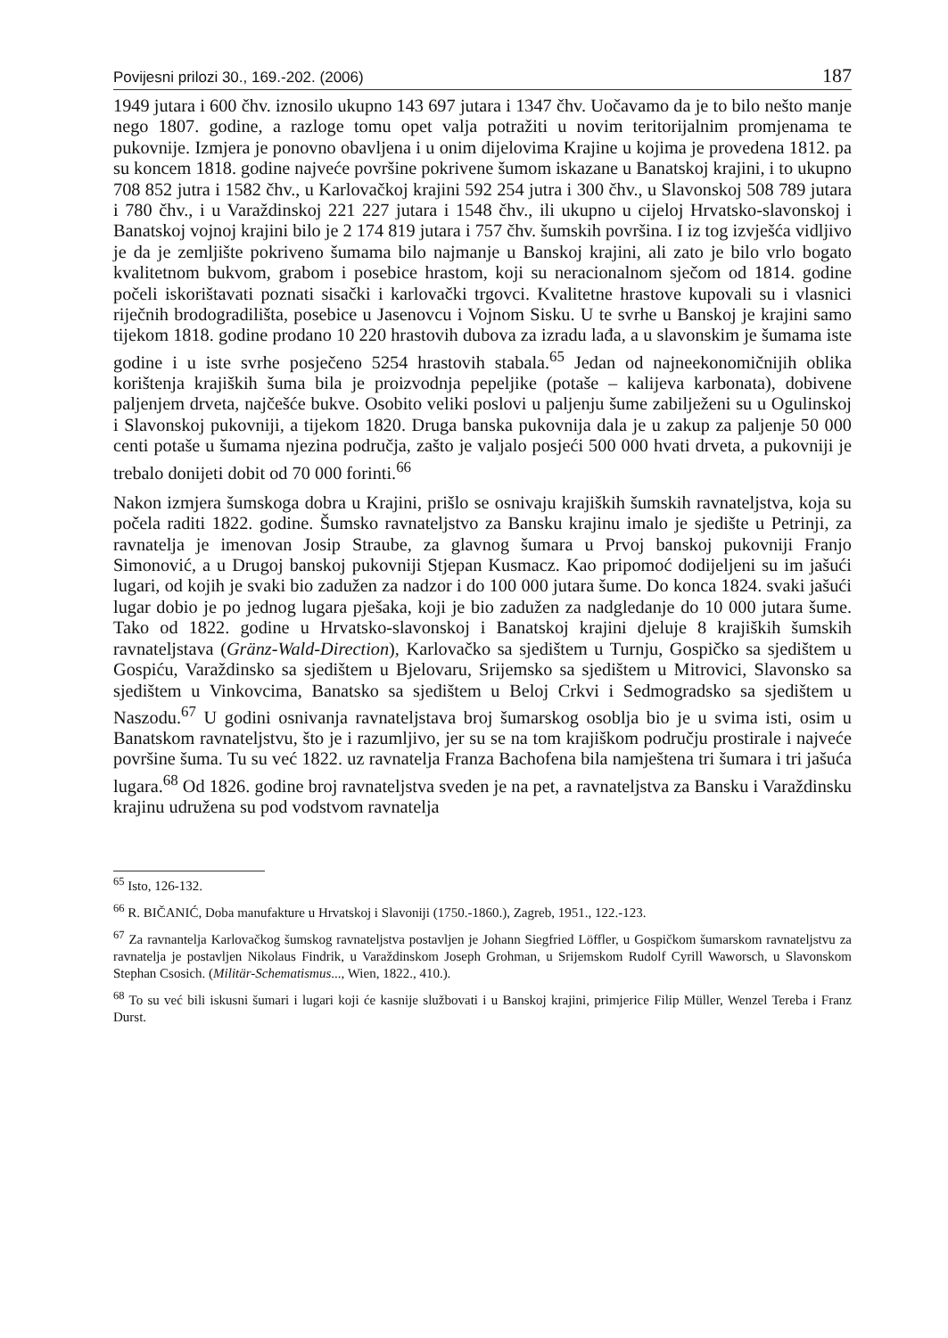Povijesni prilozi 30., 169.-202. (2006) 187
1949 jutara i 600 čhv. iznosilo ukupno 143 697 jutara i 1347 čhv. Uočavamo da je to bilo nešto manje nego 1807. godine, a razloge tomu opet valja potražiti u novim teritorijalnim promjenama te pukovnije. Izmjera je ponovno obavljena i u onim dijelovima Krajine u kojima je provedena 1812. pa su koncem 1818. godine najveće površine pokrivene šumom iskazane u Banatskoj krajini, i to ukupno 708 852 jutra i 1582 čhv., u Karlovačkoj krajini 592 254 jutra i 300 čhv., u Slavonskoj 508 789 jutara i 780 čhv., i u Varaždinskoj 221 227 jutara i 1548 čhv., ili ukupno u cijeloj Hrvatsko-slavonskoj i Banatskoj vojnoj krajini bilo je 2 174 819 jutara i 757 čhv. šumskih površina. I iz tog izvješća vidljivo je da je zemljište pokriveno šumama bilo najmanje u Banskoj krajini, ali zato je bilo vrlo bogato kvalitetnom bukvom, grabom i posebice hrastom, koji su neracionalnom sječom od 1814. godine počeli iskorištavati poznati sisački i karlovački trgovci. Kvalitetne hrastove kupovali su i vlasnici riječnih brodogradilišta, posebice u Jasenovcu i Vojnom Sisku. U te svrhe u Banskoj je krajini samo tijekom 1818. godine prodano 10 220 hrastovih dubova za izradu lađa, a u slavonskim je šumama iste godine i u iste svrhe posječeno 5254 hrastovih stabala.<sup>65</sup> Jedan od najneekonomičnijih oblika korištenja krajiških šuma bila je proizvodnja pepeljike (potaše – kalijeva karbonata), dobivene paljenjem drveta, najčešće bukve. Osobito veliki poslovi u paljenju šume zabilježeni su u Ogulinskoj i Slavonskoj pukovniji, a tijekom 1820. Druga banska pukovnija dala je u zakup za paljenje 50 000 centi potaše u šumama njezina područja, zašto je valjalo posjeći 500 000 hvati drveta, a pukovniji je trebalo donijeti dobit od 70 000 forinti.<sup>66</sup>
Nakon izmjera šumskoga dobra u Krajini, prišlo se osnivaju krajiških šumskih ravnateljstva, koja su počela raditi 1822. godine. Šumsko ravnateljstvo za Bansku krajinu imalo je sjedište u Petrinji, za ravnatelja je imenovan Josip Straube, za glavnog šumara u Prvoj banskoj pukovniji Franjo Simonović, a u Drugoj banskoj pukovniji Stjepan Kusmacz. Kao pripomoć dodijeljeni su im jašući lugari, od kojih je svaki bio zadužen za nadzor i do 100 000 jutara šume. Do konca 1824. svaki jašući lugar dobio je po jednog lugara pješaka, koji je bio zadužen za nadgledanje do 10 000 jutara šume. Tako od 1822. godine u Hrvatsko-slavonskoj i Banatskoj krajini djeluje 8 krajiških šumskih ravnateljstava (Gränz-Wald-Direction), Karlovačko sa sjedištem u Turnju, Gospičko sa sjedištem u Gospiću, Varaždinsko sa sjedištem u Bjelovaru, Srijemsko sa sjedištem u Mitrovici, Slavonsko sa sjedištem u Vinkovcima, Banatsko sa sjedištem u Beloj Crkvi i Sedmogradsko sa sjedištem u Naszodu.<sup>67</sup> U godini osnivanja ravnateljstava broj šumarskog osoblja bio je u svima isti, osim u Banatskom ravnateljstvu, što je i razumljivo, jer su se na tom krajiškom području prostirale i najveće površine šuma. Tu su već 1822. uz ravnatelja Franza Bachofena bila namještena tri šumara i tri jašuća lugara.<sup>68</sup> Od 1826. godine broj ravnateljstva sveden je na pet, a ravnateljstva za Bansku i Varaždinsku krajinu udružena su pod vodstvom ravnatelja
<sup>65</sup> Isto, 126-132.
<sup>66</sup> R. BIČANIĆ, Doba manufakture u Hrvatskoj i Slavoniji (1750.-1860.), Zagreb, 1951., 122.-123.
<sup>67</sup> Za ravnantelja Karlovačkog šumskog ravnateljstva postavljen je Johann Siegfried Löffler, u Gospičkom šumarskom ravnateljstvu za ravnatelja je postavljen Nikolaus Findrik, u Varaždinskom Joseph Grohman, u Srijemskom Rudolf Cyrill Waworsch, u Slavonskom Stephan Csosich. (Militär-Schematismus..., Wien, 1822., 410.).
<sup>68</sup> To su već bili iskusni šumari i lugari koji će kasnije službovati i u Banskoj krajini, primjerice Filip Müller, Wenzel Tereba i Franz Durst.